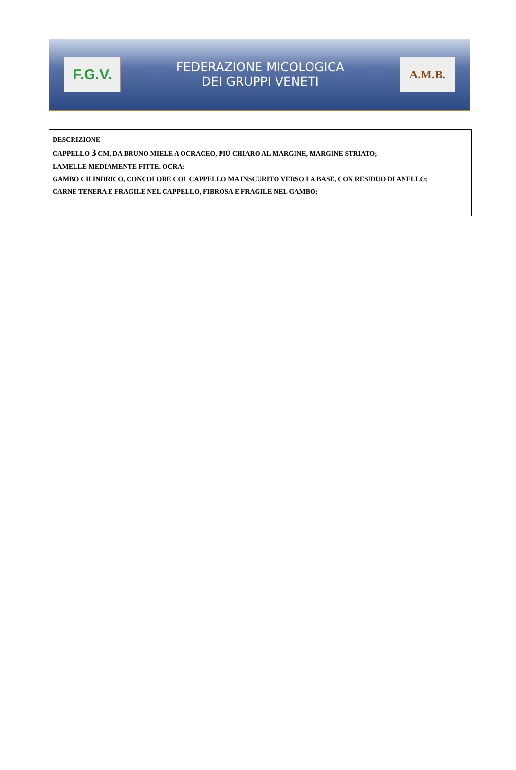F.G.V.
FEDERAZIONE MICOLOGICA
DEI GRUPPI VENETI
A.M.B.
DESCRIZIONE
CAPPELLO 3 CM, DA BRUNO MIELE A OCRACEO, PIÙ CHIARO AL MARGINE, MARGINE STRIATO;
LAMELLE MEDIAMENTE FITTE, OCRA;
GAMBO CILINDRICO, CONCOLORE COL CAPPELLO MA INSCURITO VERSO LA BASE, CON RESIDUO DI ANELLO;
CARNE TENERA E FRAGILE NEL CAPPELLO, FIBROSA E FRAGILE NEL GAMBO;